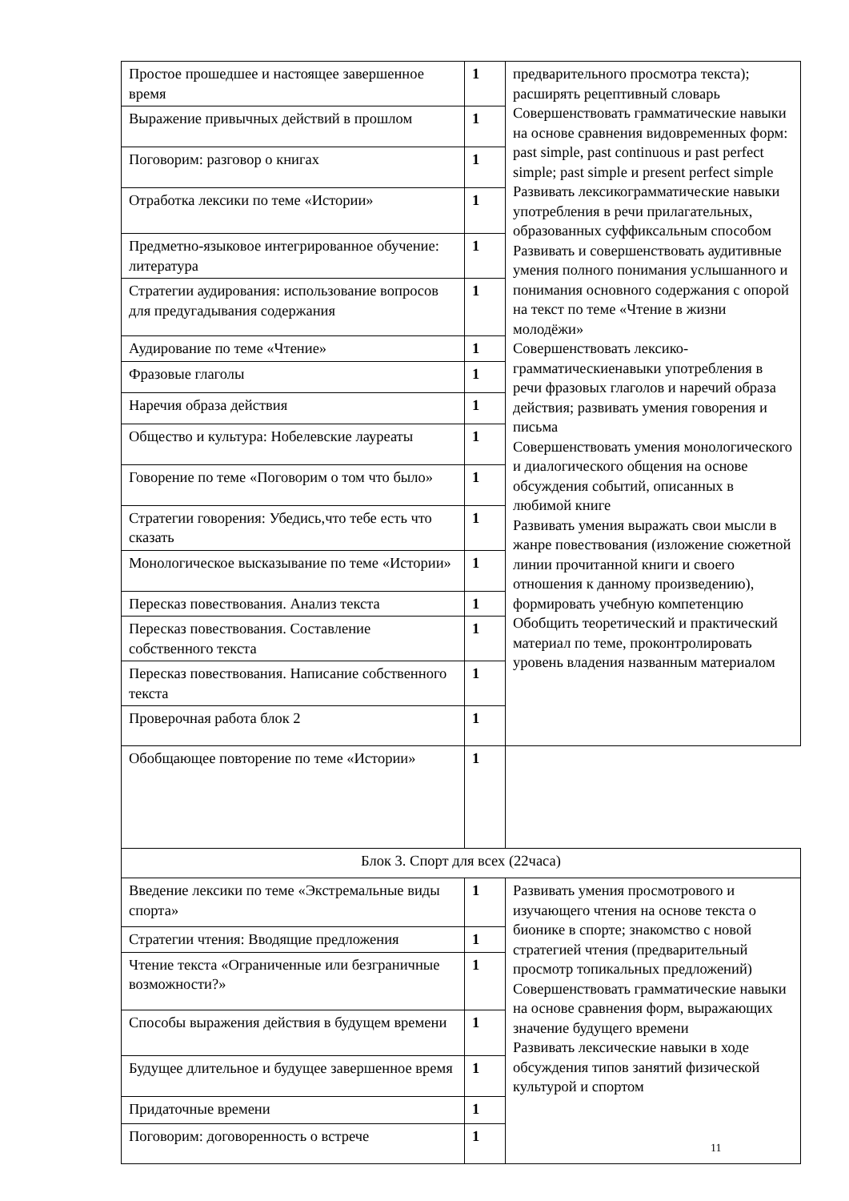| Простое прошедшее и настоящее завершенное время | 1 | предварительного просмотра текста); расширять рецептивный словарь Совершенствовать грамматические навыки на основе сравнения видовременных форм: past simple, past continuous и past perfect simple; past simple и present perfect simple Развивать лексикограмматические навыки употребления в речи прилагательных, образованных суффиксальным способом Развивать и совершенствовать аудитивные умения полного понимания услышанного и понимания основного содержания с опорой на текст по теме «Чтение в жизни молодёжи» Совершенствовать лексико-грамматическиенавыки употребления в речи фразовых глаголов и наречий образа действия; развивать умения говорения и письма Совершенствовать умения монологического и диалогического общения на основе обсуждения событий, описанных в любимой книге Развивать умения выражать свои мысли в жанре повествования (изложение сюжетной линии прочитанной книги и своего отношения к данному произведению), формировать учебную компетенцию Обобщить теоретический и практический материал по теме, проконтролировать уровень владения названным материалом |
| Выражение привычных действий в прошлом | 1 | |
| Поговорим: разговор о книгах | 1 | |
| Отработка лексики по теме «Истории» | 1 | |
| Предметно-языковое интегрированное обучение: литература | 1 | |
| Стратегии аудирования: использование вопросов для предугадывания содержания | 1 | |
| Аудирование по теме «Чтение» | 1 | |
| Фразовые глаголы | 1 | |
| Наречия образа действия | 1 | |
| Общество и культура: Нобелевские лауреаты | 1 | |
| Говорение по теме «Поговорим о том что было» | 1 | |
| Стратегии говорения: Убедись,что тебе есть что сказать | 1 | |
| Монологическое высказывание по теме «Истории» | 1 | |
| Пересказ повествования. Анализ текста | 1 | |
| Пересказ повествования. Составление собственного текста | 1 | |
| Пересказ повествования. Написание собственного текста | 1 | |
| Проверочная работа блок 2 | 1 | |
| Обобщающее повторение по теме «Истории» | 1 | |
| Блок 3. Спорт для всех (22часа) | | |
| Введение лексики по теме «Экстремальные виды спорта» | 1 | Развивать умения просмотрового и изучающего чтения на основе текста о бионике в спорте; знакомство с новой стратегией чтения (предварительный просмотр топикальных предложений) Совершенствовать грамматические навыки на основе сравнения форм, выражающих значение будущего времени Развивать лексические навыки в ходе обсуждения типов занятий физической культурой и спортом |
| Стратегии чтения: Вводящие предложения | 1 | |
| Чтение текста «Ограниченные или безграничные возможности?» | 1 | |
| Способы выражения действия в будущем времени | 1 | |
| Будущее длительное и будущее завершенное время | 1 | |
| Придаточные времени | 1 | |
| Поговорим: договоренность о встрече | 1 | |
11